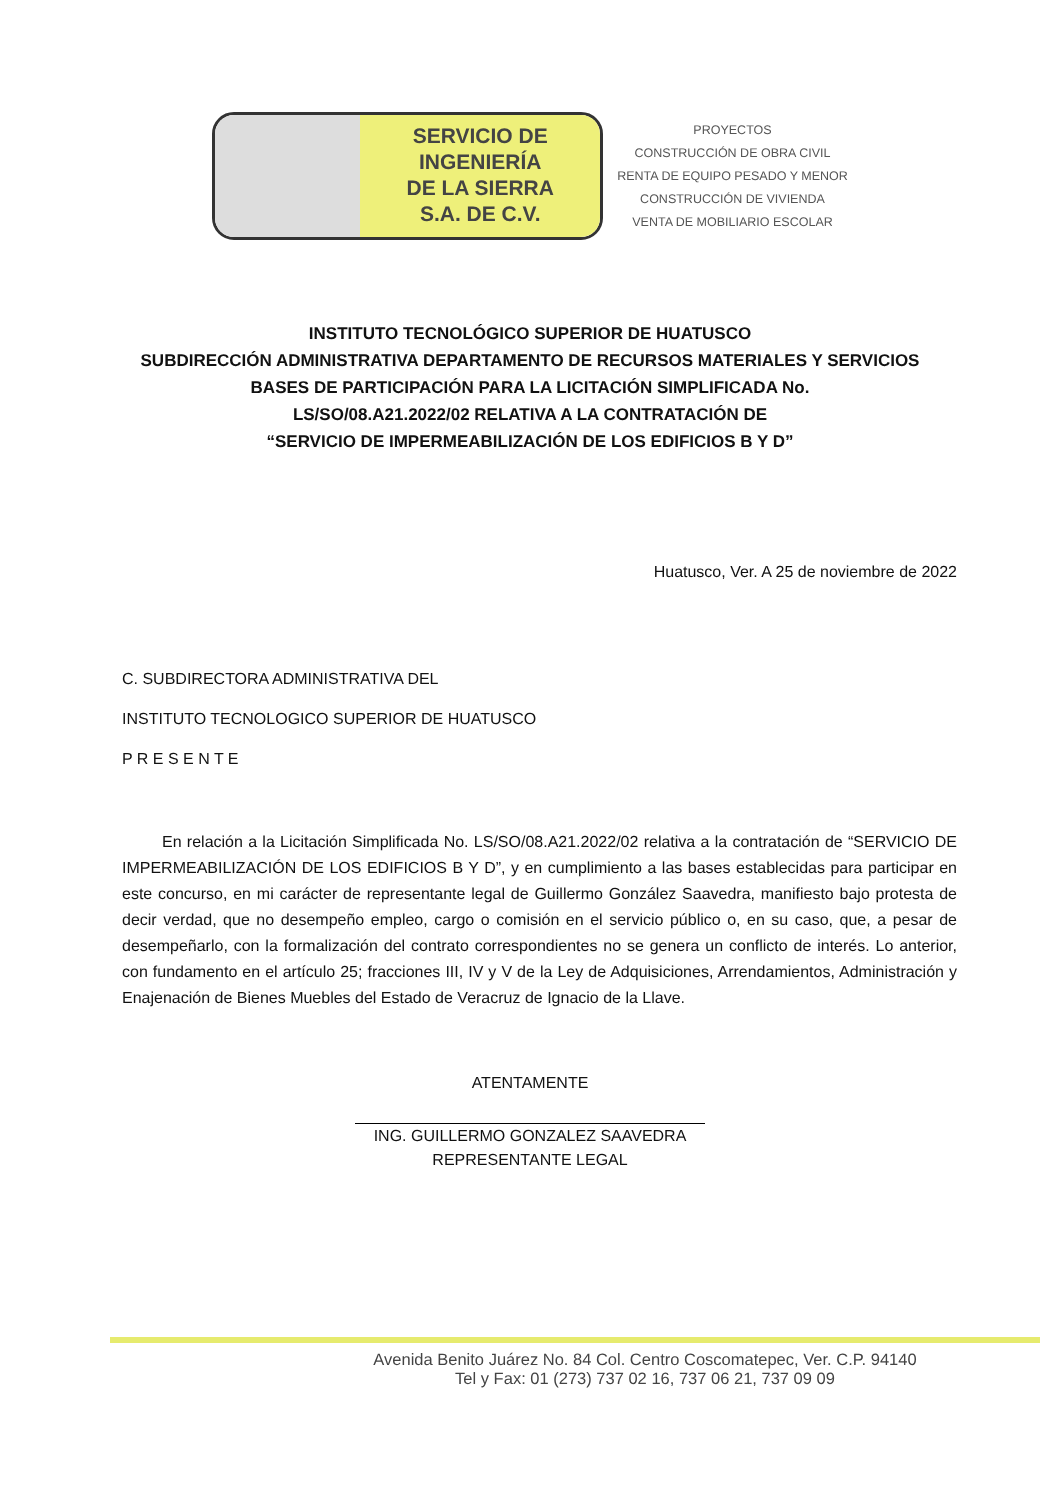SERVICIO DE
INGENIERÍA
DE LA SIERRA
S.A. DE C.V.
PROYECTOS
CONSTRUCCIÓN DE OBRA CIVIL
RENTA DE EQUIPO PESADO Y MENOR
CONSTRUCCIÓN DE VIVIENDA
VENTA DE MOBILIARIO ESCOLAR
INSTITUTO TECNOLÓGICO SUPERIOR DE HUATUSCO
SUBDIRECCIÓN ADMINISTRATIVA DEPARTAMENTO DE RECURSOS MATERIALES Y SERVICIOS
BASES DE PARTICIPACIÓN PARA LA LICITACIÓN SIMPLIFICADA No.
LS/SO/08.A21.2022/02 RELATIVA A LA CONTRATACIÓN DE
“SERVICIO DE IMPERMEABILIZACIÓN DE LOS EDIFICIOS B Y D”
Huatusco, Ver. A 25 de noviembre de 2022
C. SUBDIRECTORA ADMINISTRATIVA DEL
INSTITUTO TECNOLOGICO SUPERIOR DE HUATUSCO
P R E S E N T E
   En relación a la Licitación Simplificada No. LS/SO/08.A21.2022/02 relativa a la contratación de “SERVICIO DE IMPERMEABILIZACIÓN DE LOS EDIFICIOS B Y D”, y en cumplimiento a las bases establecidas para participar en este concurso, en mi carácter de representante legal de Guillermo González Saavedra, manifiesto bajo protesta de decir verdad, que no desempeño empleo, cargo o comisión en el servicio público o, en su caso, que, a pesar de desempeñarlo, con la formalización del contrato correspondientes no se genera un conflicto de interés. Lo anterior, con fundamento en el artículo 25; fracciones III, IV y V de la Ley de Adquisiciones, Arrendamientos, Administración y Enajenación de Bienes Muebles del Estado de Veracruz de Ignacio de la Llave.
ATENTAMENTE
ING. GUILLERMO GONZALEZ SAAVEDRA
REPRESENTANTE LEGAL
Avenida Benito Juárez No. 84 Col. Centro Coscomatepec, Ver. C.P. 94140
Tel y Fax: 01 (273) 737 02 16, 737 06 21, 737 09 09